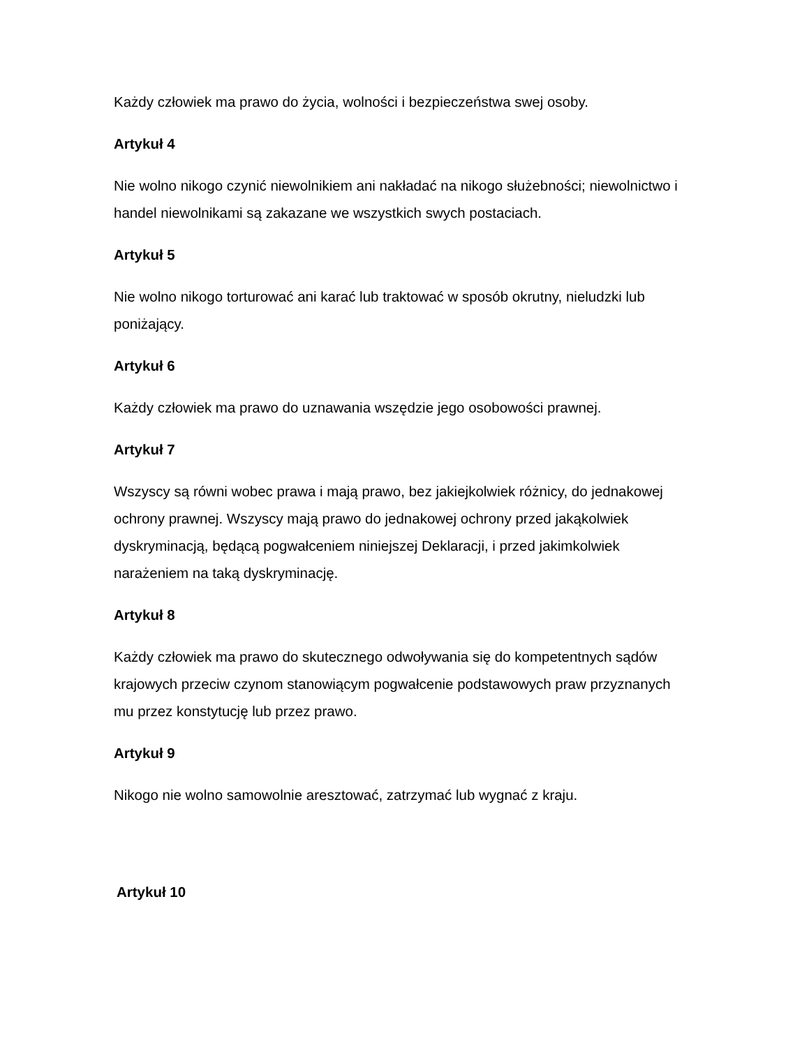Każdy człowiek ma prawo do życia, wolności i bezpieczeństwa swej osoby.
Artykuł 4
Nie wolno nikogo czynić niewolnikiem ani nakładać na nikogo służebności; niewolnictwo i handel niewolnikami są zakazane we wszystkich swych postaciach.
Artykuł 5
Nie wolno nikogo torturować ani karać lub traktować w sposób okrutny, nieludzki lub poniżający.
Artykuł 6
Każdy człowiek ma prawo do uznawania wszędzie jego osobowości prawnej.
Artykuł 7
Wszyscy są równi wobec prawa i mają prawo, bez jakiejkolwiek różnicy, do jednakowej ochrony prawnej. Wszyscy mają prawo do jednakowej ochrony przed jakąkolwiek dyskryminacją, będącą pogwałceniem niniejszej Deklaracji, i przed jakimkolwiek narażeniem na taką dyskryminację.
Artykuł 8
Każdy człowiek ma prawo do skutecznego odwoływania się do kompetentnych sądów krajowych przeciw czynom stanowiącym pogwałcenie podstawowych praw przyznanych mu przez konstytucję lub przez prawo.
Artykuł 9
Nikogo nie wolno samowolnie aresztować, zatrzymać lub wygnać z kraju.
Artykuł 10